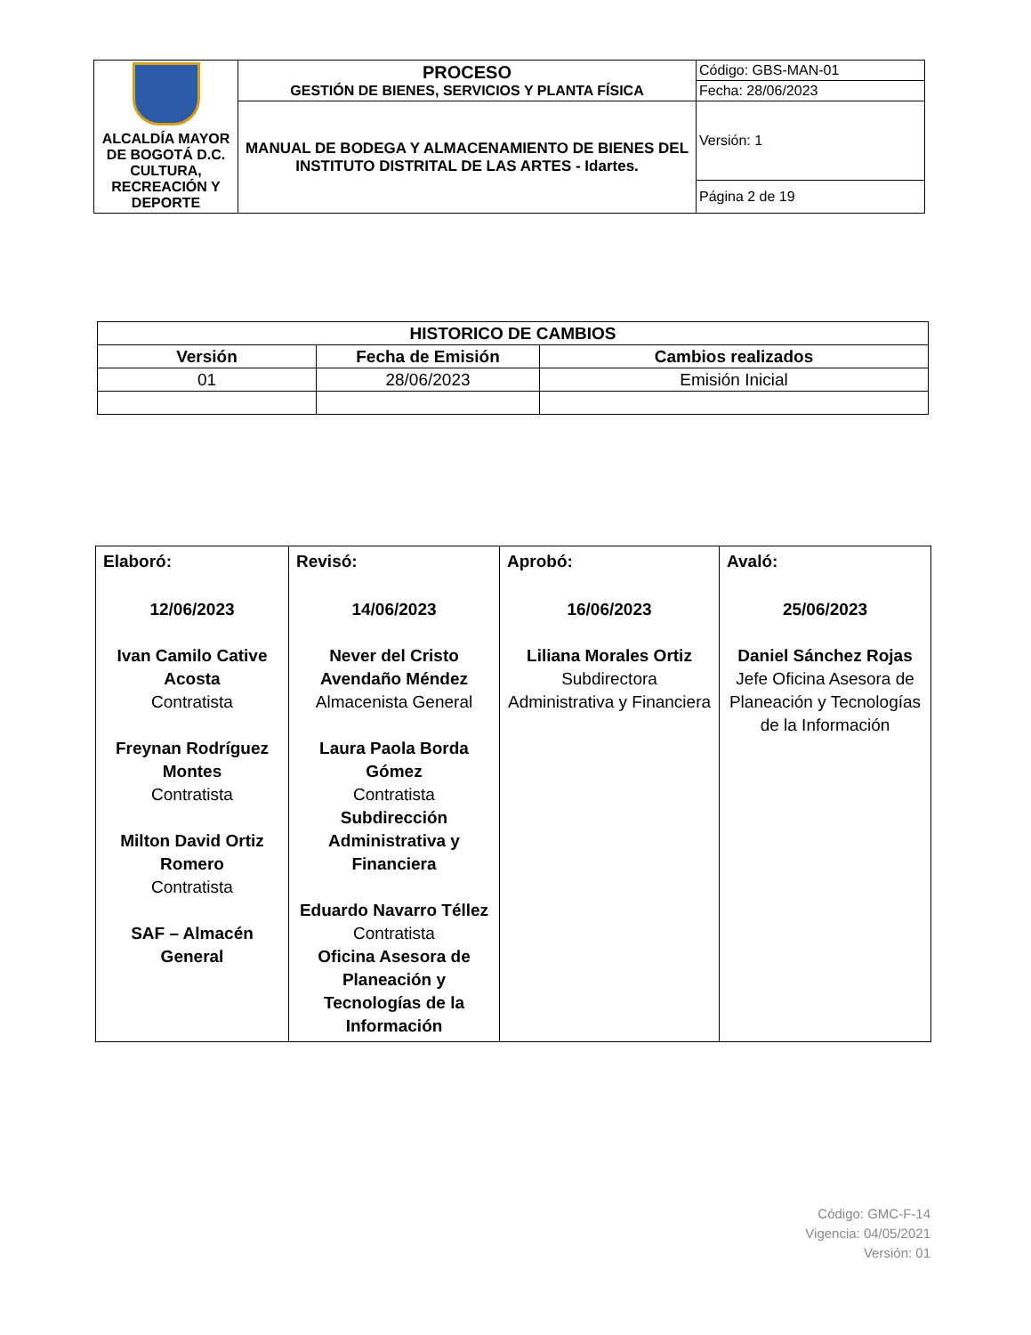| ALCALDÍA MAYOR DE BOGOTÁ D.C. CULTURA, RECREACIÓN Y DEPORTE | PROCESO GESTIÓN DE BIENES, SERVICIOS Y PLANTA FÍSICA | Código: GBS-MAN-01 |
| | | Fecha: 28/06/2023 |
| | MANUAL DE BODEGA Y ALMACENAMIENTO DE BIENES DEL INSTITUTO DISTRITAL DE LAS ARTES - Idartes. | Versión: 1 |
| | | Página 2 de 19 |
| HISTORICO DE CAMBIOS | | |
| --- | --- | --- |
| Versión | Fecha de Emisión | Cambios realizados |
| 01 | 28/06/2023 | Emisión Inicial |
| Elaboró: 12/06/2023 Ivan Camilo Cative Acosta Contratista Freynan Rodríguez Montes Contratista Milton David Ortiz Romero Contratista SAF – Almacén General | Revisó: 14/06/2023 Never del Cristo Avendaño Méndez Almacenista General Laura Paola Borda Gómez Contratista Subdirección Administrativa y Financiera Eduardo Navarro Téllez Contratista Oficina Asesora de Planeación y Tecnologías de la Información | Aprobó: 16/06/2023 Liliana Morales Ortiz Subdirectora Administrativa y Financiera | Avaló: 25/06/2023 Daniel Sánchez Rojas Jefe Oficina Asesora de Planeación y Tecnologías de la Información |
Código: GMC-F-14
Vigencia: 04/05/2021
Versión: 01